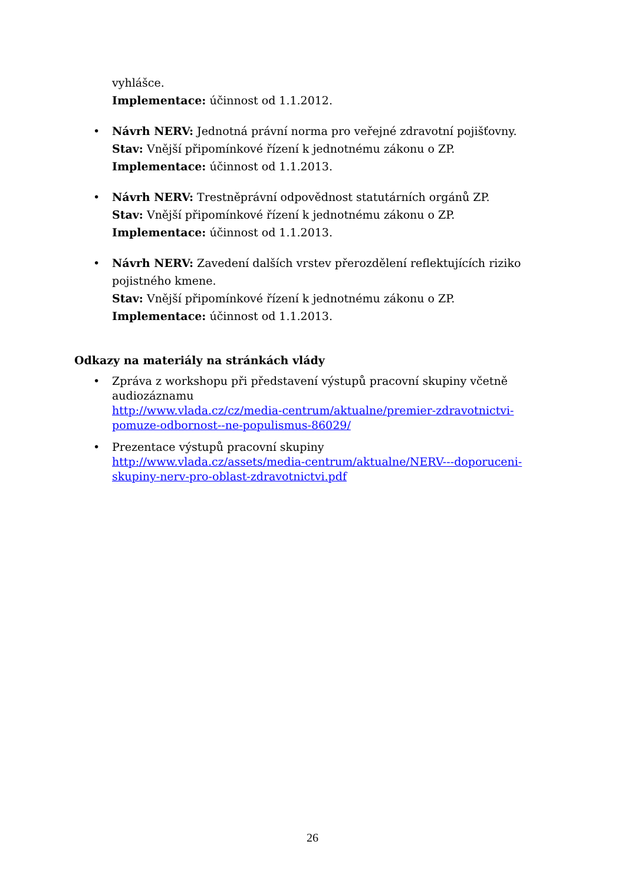vyhlášce.
Implementace: účinnost od 1.1.2012.
• Návrh NERV: Jednotná právní norma pro veřejné zdravotní pojišťovny.
Stav: Vnější připomínkové řízení k jednotnému zákonu o ZP.
Implementace: účinnost od 1.1.2013.
• Návrh NERV: Trestněprávní odpovědnost statutárních orgánů ZP.
Stav: Vnější připomínkové řízení k jednotnému zákonu o ZP.
Implementace: účinnost od 1.1.2013.
• Návrh NERV: Zavedení dalších vrstev přerozdělení reflektujících riziko pojistného kmene.
Stav: Vnější připomínkové řízení k jednotnému zákonu o ZP.
Implementace: účinnost od 1.1.2013.
Odkazy na materiály na stránkách vlády
• Zpráva z workshopu při představení výstupů pracovní skupiny včetně audiozáznamu
http://www.vlada.cz/cz/media-centrum/aktualne/premier-zdravotnictvi-pomuze-odbornost--ne-populismus-86029/
• Prezentace výstupů pracovní skupiny
http://www.vlada.cz/assets/media-centrum/aktualne/NERV---doporuceni-skupiny-nerv-pro-oblast-zdravotnictvi.pdf
26